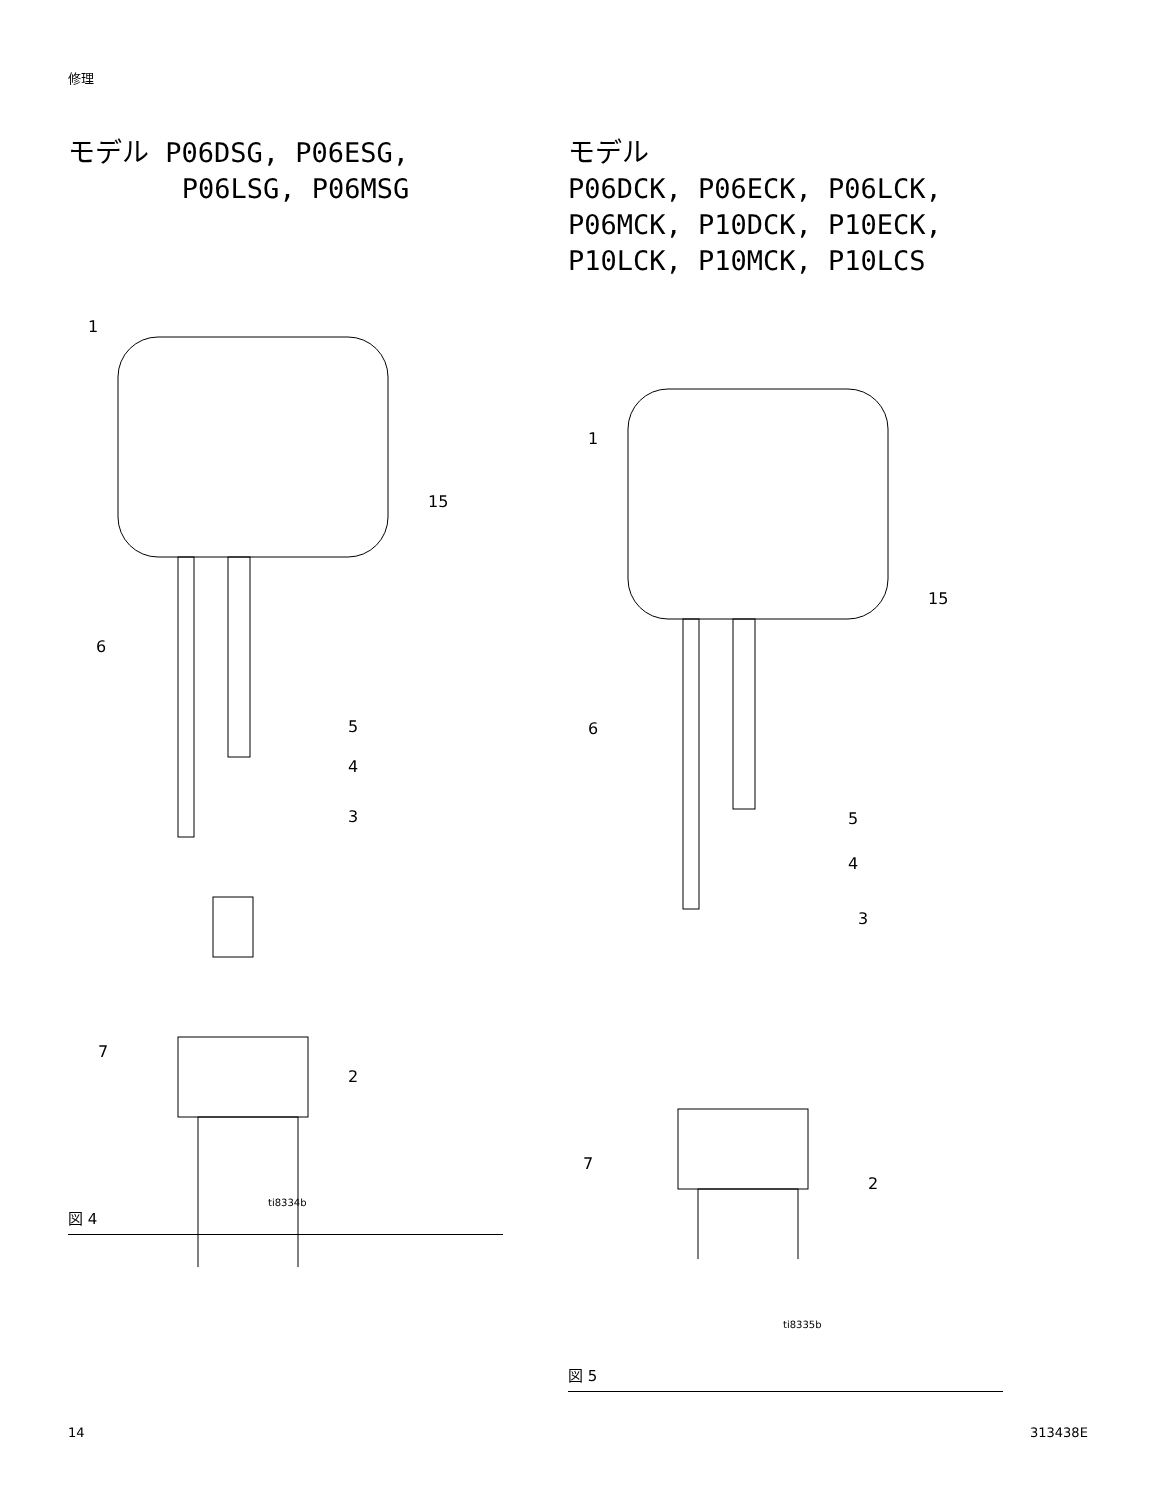修理
モデル P06DSG, P06ESG,
P06LSG, P06MSG
1
15
6
5
4
3
7
2
ti8334b
図 4
モデル
P06DCK, P06ECK, P06LCK,
P06MCK, P10DCK, P10ECK,
P10LCK, P10MCK, P10LCS
1
15
6
5
4
3
7
2
ti8335b
図 5
14 313438E